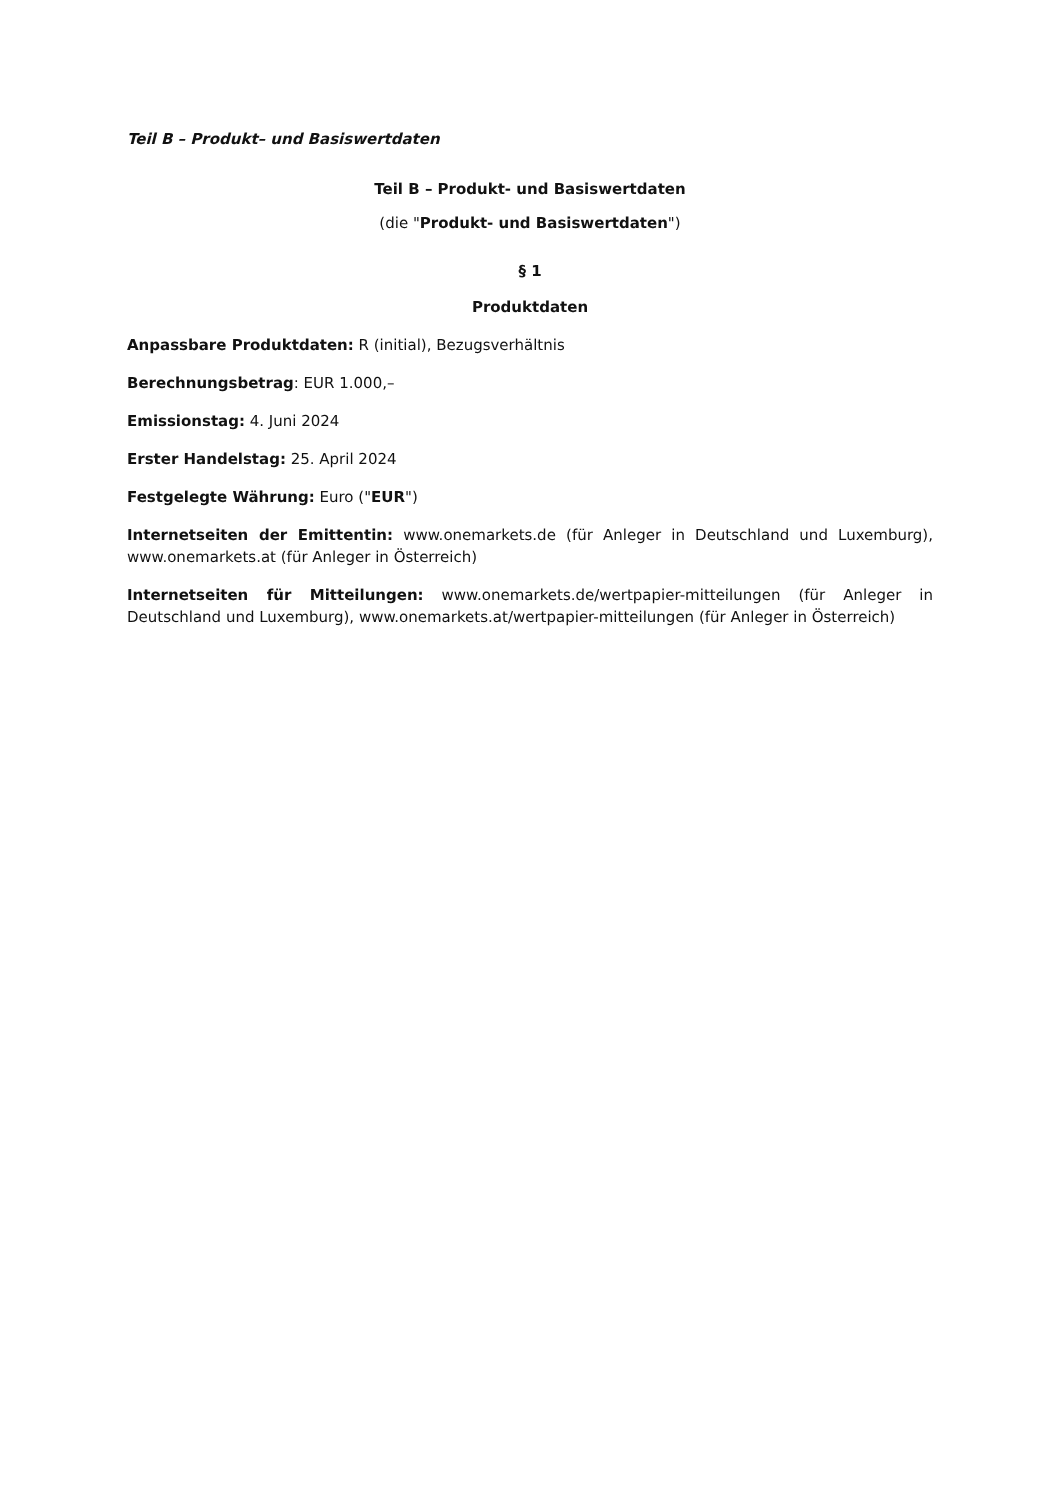Teil B – Produkt– und Basiswertdaten
Teil B – Produkt- und Basiswertdaten
(die "Produkt- und Basiswertdaten")
§ 1
Produktdaten
Anpassbare Produktdaten: R (initial), Bezugsverhältnis
Berechnungsbetrag: EUR 1.000,–
Emissionstag: 4. Juni 2024
Erster Handelstag: 25. April 2024
Festgelegte Währung: Euro ("EUR")
Internetseiten der Emittentin: www.onemarkets.de (für Anleger in Deutschland und Luxemburg), www.onemarkets.at (für Anleger in Österreich)
Internetseiten für Mitteilungen: www.onemarkets.de/wertpapier-mitteilungen (für Anleger in Deutschland und Luxemburg), www.onemarkets.at/wertpapier-mitteilungen (für Anleger in Österreich)